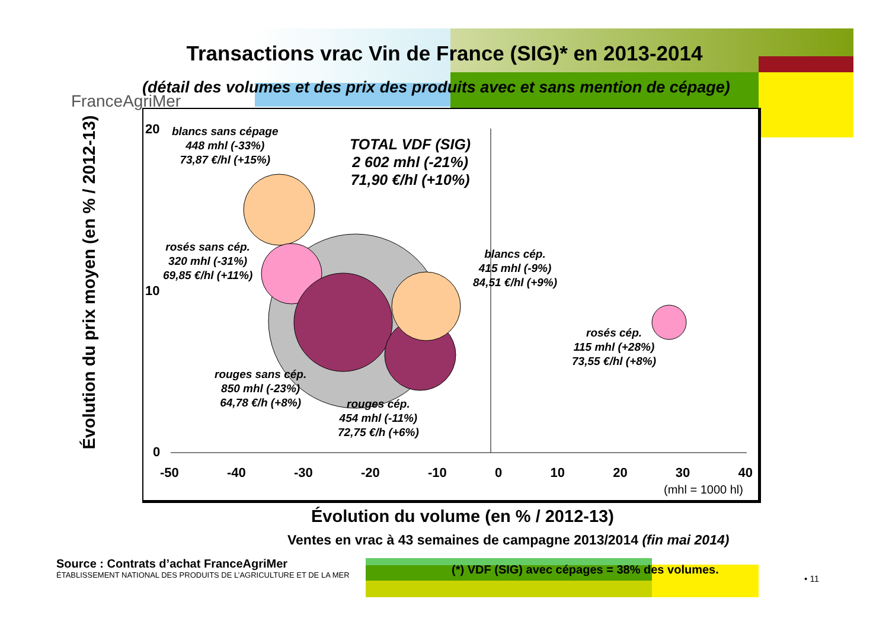Transactions vrac Vin de France (SIG)* en 2013-2014
(détail des volumes et des prix des produits avec et sans mention de cépage)
FranceAgriMer
Évolution du prix moyen (en % / 2012-13)
20
10
0
-50 -40 -30 -20 -10 0 10 20 30 40
(mhl = 1000 hl)
blancs sans cépage
448 mhl (-33%)
73,87 €/hl (+15%)
TOTAL VDF (SIG)
2 602 mhl (-21%)
71,90 €/hl (+10%)
rosés sans cép.
320 mhl (-31%)
69,85 €/hl (+11%)
blancs cép.
415 mhl (-9%)
84,51 €/hl (+9%)
rosés cép.
115 mhl (+28%)
73,55 €/hl (+8%)
rouges sans cép.
850 mhl (-23%)
64,78 €/h (+8%)
rouges cép.
454 mhl (-11%)
72,75 €/h (+6%)
Évolution du volume (en % / 2012-13)
Ventes en vrac à 43 semaines de campagne 2013/2014 (fin mai 2014)
Source : Contrats d’achat FranceAgriMer
ÉTABLISSEMENT NATIONAL DES PRODUITS DE L’AGRICULTURE ET DE LA MER
(*) VDF (SIG) avec cépages = 38% des volumes.
• 11